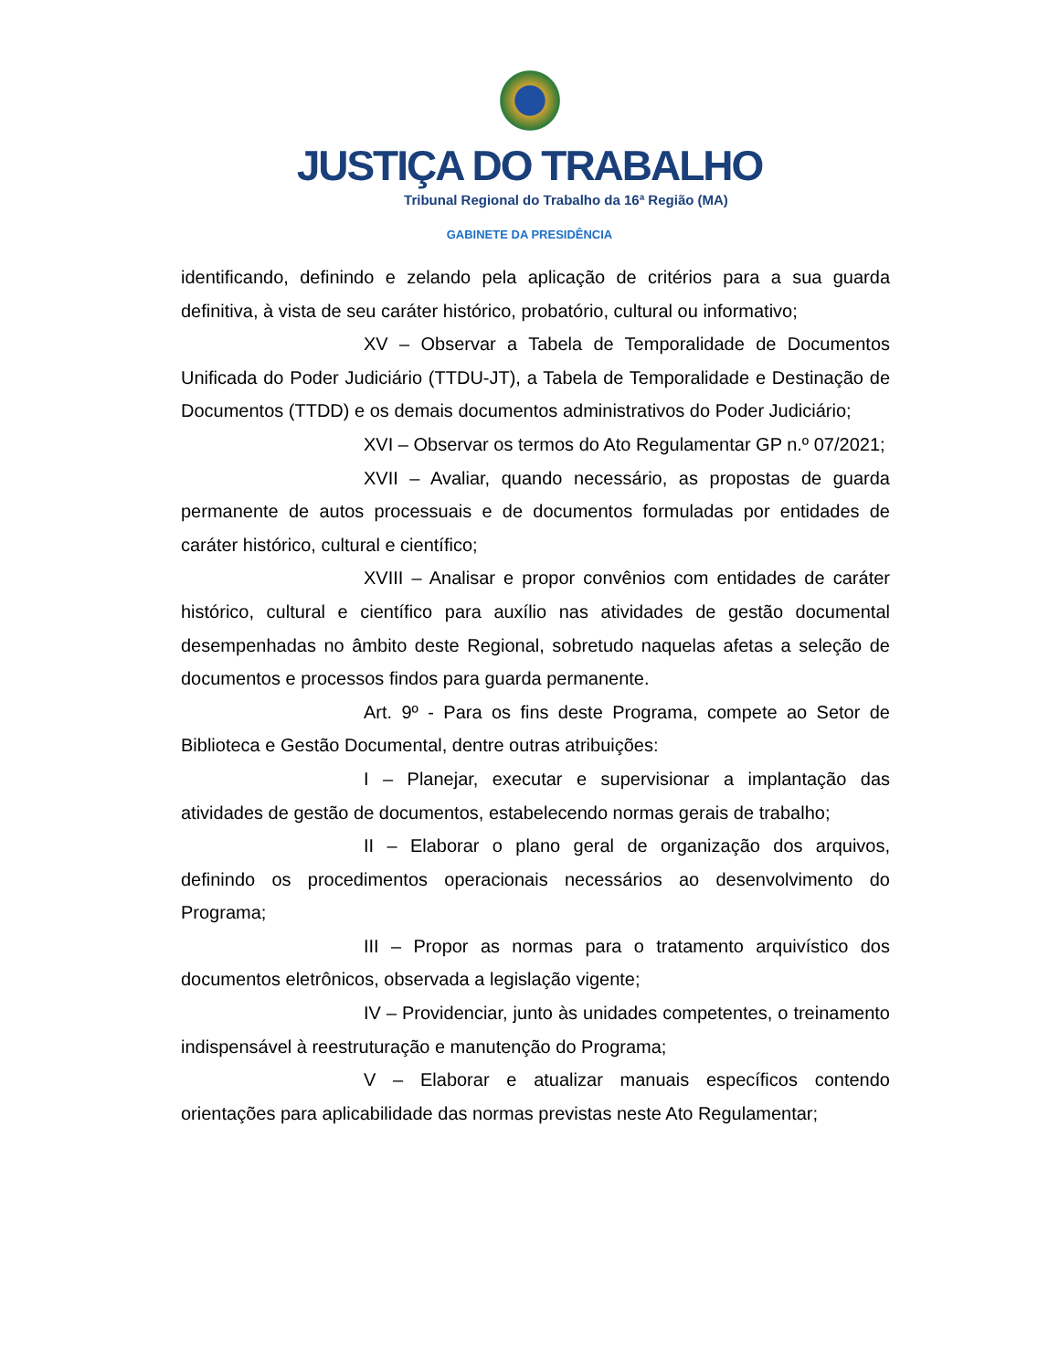JUSTIÇA DO TRABALHO
Tribunal Regional do Trabalho da 16ª Região (MA)
GABINETE DA PRESIDÊNCIA
identificando, definindo e zelando pela aplicação de critérios para a sua guarda definitiva, à vista de seu caráter histórico, probatório, cultural ou informativo;
XV – Observar a Tabela de Temporalidade de Documentos Unificada do Poder Judiciário (TTDU-JT), a Tabela de Temporalidade e Destinação de Documentos (TTDD) e os demais documentos administrativos do Poder Judiciário;
XVI – Observar os termos do Ato Regulamentar GP n.º 07/2021;
XVII – Avaliar, quando necessário, as propostas de guarda permanente de autos processuais e de documentos formuladas por entidades de caráter histórico, cultural e científico;
XVIII – Analisar e propor convênios com entidades de caráter histórico, cultural e científico para auxílio nas atividades de gestão documental desempenhadas no âmbito deste Regional, sobretudo naquelas afetas a seleção de documentos e processos findos para guarda permanente.
Art. 9º - Para os fins deste Programa, compete ao Setor de Biblioteca e Gestão Documental, dentre outras atribuições:
I – Planejar, executar e supervisionar a implantação das atividades de gestão de documentos, estabelecendo normas gerais de trabalho;
II – Elaborar o plano geral de organização dos arquivos, definindo os procedimentos operacionais necessários ao desenvolvimento do Programa;
III – Propor as normas para o tratamento arquivístico dos documentos eletrônicos, observada a legislação vigente;
IV – Providenciar, junto às unidades competentes, o treinamento indispensável à reestruturação e manutenção do Programa;
V – Elaborar e atualizar manuais específicos contendo orientações para aplicabilidade das normas previstas neste Ato Regulamentar;